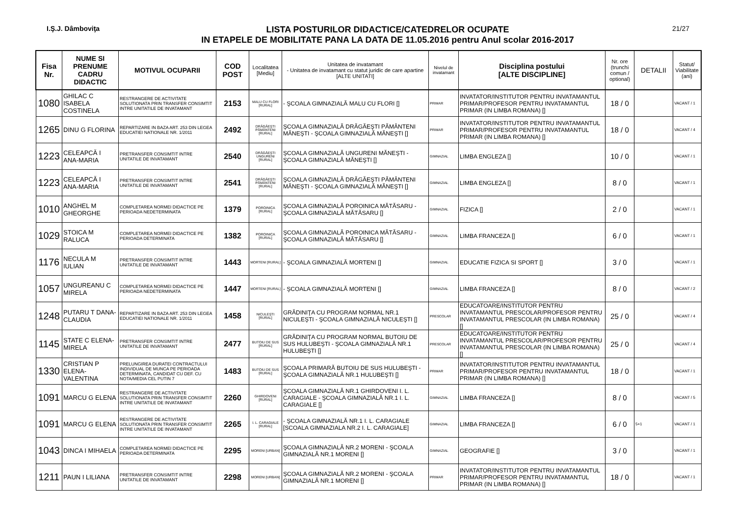I.Ş.J. Dâmboviţa
LISTA POSTURILOR DIDACTICE/CATEDRELOR OCUPATE
IN ETAPELE DE MOBILITATE PANA LA DATA DE 11.05.2016 pentru Anul scolar 2016-2017
21/27
| Fisa Nr. | NUME SI PRENUME CADRU DIDACTIC | MOTIVUL OCUPARII | COD POST | Localitatea [Mediu] | Unitatea de invatamant - Unitatea de invatamant cu statut juridic de care apartine [ALTE UNITATI] | Nivelul de invatamant | Disciplina postului [ALTE DISCIPLINE] | Nr. ore (trunchi comun / optional) | DETALII | Statut/ Viabilitate (ani) |
| --- | --- | --- | --- | --- | --- | --- | --- | --- | --- | --- |
| 1080 | GHILAC C ISABELA COSTINELA | RESTRANGERE DE ACTIVITATE SOLUTIONATA PRIN TRANSFER CONSIMTIT INTRE UNITATILE DE INVATAMANT | 2153 | MALU CU FLORI [RURAL] | - ŞCOALA GIMNAZIALĂ MALU CU FLORI [] | PRIMAR | INVATATOR/INSTITUTOR PENTRU INVATAMANTUL PRIMAR/PROFESOR PENTRU INVATAMANTUL PRIMAR (IN LIMBA ROMANA) [] | 18 / 0 | | VACANT / 1 |
| 1265 | DINU G FLORINA | REPARTIZARE IN BAZA ART. 253 DIN LEGEA EDUCATIEI NATIONALE NR. 1/2011 | 2492 | DRĂGĂEŞTI PĂMÂNTENI [RURAL] | ŞCOALA GIMNAZIALĂ DRĂGĂEŞTI PĂMÂNTENI MĂNEŞTI - ŞCOALA GIMNAZIALĂ MĂNEŞTI [] | PRIMAR | INVATATOR/INSTITUTOR PENTRU INVATAMANTUL PRIMAR/PROFESOR PENTRU INVATAMANTUL PRIMAR (IN LIMBA ROMANA) [] | 18 / 0 | | VACANT / 4 |
| 1223 | CELEAPCĂ I ANA-MARIA | PRETRANSFER CONSIMTIT INTRE UNITATILE DE INVATAMANT | 2540 | DRĂGĂEŞTI UNGURENI [RURAL] | ŞCOALA GIMNAZIALĂ UNGURENI MĂNEŞTI - ŞCOALA GIMNAZIALĂ MĂNEŞTI [] | GIMNAZIAL | LIMBA ENGLEZA [] | 10 / 0 | | VACANT / 1 |
| 1223 | CELEAPCĂ I ANA-MARIA | PRETRANSFER CONSIMTIT INTRE UNITATILE DE INVATAMANT | 2541 | DRĂGĂEŞTI PĂMÂNTENI [RURAL] | ŞCOALA GIMNAZIALĂ DRĂGĂEŞTI PĂMÂNTENI MĂNEŞTI - ŞCOALA GIMNAZIALĂ MĂNEŞTI [] | GIMNAZIAL | LIMBA ENGLEZA [] | 8 / 0 | | VACANT / 1 |
| 1010 | ANGHEL M GHEORGHE | COMPLETAREA NORMEI DIDACTICE PE PERIOADA NEDETERMINATA | 1379 | POROINICA [RURAL] | ŞCOALA GIMNAZIALĂ POROINICA MĂTĂSARU - ŞCOALA GIMNAZIALĂ MĂTĂSARU [] | GIMNAZIAL | FIZICA [] | 2 / 0 | | VACANT / 1 |
| 1029 | STOICA M RALUCA | COMPLETAREA NORMEI DIDACTICE PE PERIOADA DETERMINATA | 1382 | POROINICA [RURAL] | ŞCOALA GIMNAZIALĂ POROINICA MĂTĂSARU - ŞCOALA GIMNAZIALĂ MĂTĂSARU [] | GIMNAZIAL | LIMBA FRANCEZA [] | 6 / 0 | | VACANT / 1 |
| 1176 | NECULA M IULIAN | PRETRANSFER CONSIMTIT INTRE UNITATILE DE INVATAMANT | 1443 | MORTENI [RURAL] | - ŞCOALA GIMNAZIALĂ MORTENI [] | GIMNAZIAL | EDUCATIE FIZICA SI SPORT [] | 3 / 0 | | VACANT / 1 |
| 1057 | UNGUREANU C MIRELA | COMPLETAREA NORMEI DIDACTICE PE PERIOADA NEDETERMINATA | 1447 | MORTENI [RURAL] | - ŞCOALA GIMNAZIALĂ MORTENI [] | GIMNAZIAL | LIMBA FRANCEZA [] | 8 / 0 | | VACANT / 2 |
| 1248 | PUTARU T DANA-CLAUDIA | REPARTIZARE IN BAZA ART. 253 DIN LEGEA EDUCATIEI NATIONALE NR. 1/2011 | 1458 | NICULEŞTI [RURAL] | GRĂDINIŢA CU PROGRAM NORMAL NR.1 NICULEŞTI - ŞCOALA GIMNAZIALĂ NICULEŞTI [] | PRESCOLAR | EDUCATOARE/INSTITUTOR PENTRU INVATAMANTUL PRESCOLAR/PROFESOR PENTRU INVATAMANTUL PRESCOLAR (IN LIMBA ROMANA) [] | 25 / 0 | | VACANT / 4 |
| 1145 | STATE C ELENA-MIRELA | PRETRANSFER CONSIMTIT INTRE UNITATILE DE INVATAMANT | 2477 | BUTOIU DE SUS [RURAL] | GRĂDINIŢA CU PROGRAM NORMAL BUTOIU DE SUS HULUBEŞTI - ŞCOALA GIMNAZIALĂ NR.1 HULUBEŞTI [] | PRESCOLAR | EDUCATOARE/INSTITUTOR PENTRU INVATAMANTUL PRESCOLAR/PROFESOR PENTRU INVATAMANTUL PRESCOLAR (IN LIMBA ROMANA) [] | 25 / 0 | | VACANT / 4 |
| 1330 | CRISTIAN P ELENA-VALENTINA | PRELUNGIREA DURATEI CONTRACTULUI INDIVIDUAL DE MUNCA PE PERIOADA DETERMINATA, CANDIDAT CU DEF. CU NOTA/MEDIA CEL PUTIN 7 | 1483 | BUTOIU DE SUS [RURAL] | ŞCOALA PRIMARĂ BUTOIU DE SUS HULUBEŞTI - ŞCOALA GIMNAZIALĂ NR.1 HULUBEŞTI [] | PRIMAR | INVATATOR/INSTITUTOR PENTRU INVATAMANTUL PRIMAR/PROFESOR PENTRU INVATAMANTUL PRIMAR (IN LIMBA ROMANA) [] | 18 / 0 | | VACANT / 1 |
| 1091 | MARCU G ELENA | RESTRANGERE DE ACTIVITATE SOLUTIONATA PRIN TRANSFER CONSIMTIT INTRE UNITATILE DE INVATAMANT | 2260 | GHIRDOVENI [RURAL] | ŞCOALA GIMNAZIALĂ NR.1 GHIRDOVENI I. L. CARAGIALE - ŞCOALA GIMNAZIALĂ NR.1 I. L. CARAGIALE [] | GIMNAZIAL | LIMBA FRANCEZA [] | 8 / 0 | | VACANT / 5 |
| 1091 | MARCU G ELENA | RESTRANGERE DE ACTIVITATE SOLUTIONATA PRIN TRANSFER CONSIMTIT INTRE UNITATILE DE INVATAMANT | 2265 | I. L. CARAGIALE [RURAL] | - ŞCOALA GIMNAZIALĂ NR.1 I. L. CARAGIALE [SCOALA GIMNAZIALA NR.2 I. L. CARAGIALE] | GIMNAZIAL | LIMBA FRANCEZA [] | 6 / 0 | 5+1 | VACANT / 1 |
| 1043 | DINCA I MIHAELA | COMPLETAREA NORMEI DIDACTICE PE PERIOADA DETERMINATA | 2295 | MORENI [URBAN] | ŞCOALA GIMNAZIALĂ NR.2 MORENI - ŞCOALA GIMNAZIALĂ NR.1 MORENI [] | GIMNAZIAL | GEOGRAFIE [] | 3 / 0 | | VACANT / 1 |
| 1211 | PAUN I LILIANA | PRETRANSFER CONSIMTIT INTRE UNITATILE DE INVATAMANT | 2298 | MORENI [URBAN] | ŞCOALA GIMNAZIALĂ NR.2 MORENI - ŞCOALA GIMNAZIALĂ NR.1 MORENI [] | PRIMAR | INVATATOR/INSTITUTOR PENTRU INVATAMANTUL PRIMAR/PROFESOR PENTRU INVATAMANTUL PRIMAR (IN LIMBA ROMANA) [] | 18 / 0 | | VACANT / 1 |